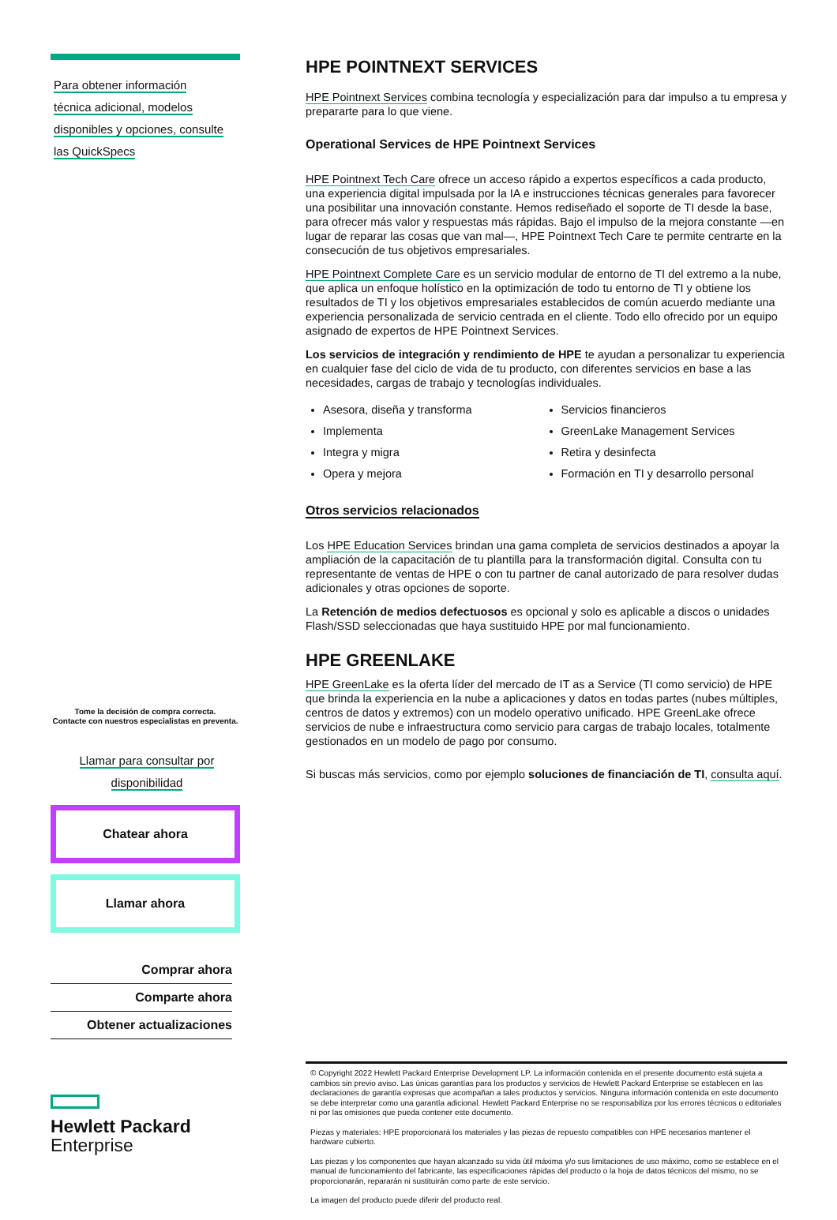Para obtener información
técnica adicional, modelos
disponibles y opciones, consulte
las QuickSpecs
Tome la decisión de compra correcta.
Contacte con nuestros especialistas en preventa.
Llamar para consultar por
disponibilidad
Chatear ahora
Llamar ahora
Comprar ahora
Comparte ahora
Obtener actualizaciones
Hewlett Packard
Enterprise
HPE POINTNEXT SERVICES
HPE Pointnext Services combina tecnología y especialización para dar impulso a tu empresa y prepararte para lo que viene.
Operational Services de HPE Pointnext Services
HPE Pointnext Tech Care ofrece un acceso rápido a expertos específicos a cada producto, una experiencia digital impulsada por la IA e instrucciones técnicas generales para favorecer una posibilitar una innovación constante. Hemos rediseñado el soporte de TI desde la base, para ofrecer más valor y respuestas más rápidas. Bajo el impulso de la mejora constante —en lugar de reparar las cosas que van mal—, HPE Pointnext Tech Care te permite centrarte en la consecución de tus objetivos empresariales.
HPE Pointnext Complete Care es un servicio modular de entorno de TI del extremo a la nube, que aplica un enfoque holístico en la optimización de todo tu entorno de TI y obtiene los resultados de TI y los objetivos empresariales establecidos de común acuerdo mediante una experiencia personalizada de servicio centrada en el cliente. Todo ello ofrecido por un equipo asignado de expertos de HPE Pointnext Services.
Los servicios de integración y rendimiento de HPE te ayudan a personalizar tu experiencia en cualquier fase del ciclo de vida de tu producto, con diferentes servicios en base a las necesidades, cargas de trabajo y tecnologías individuales.
Asesora, diseña y transforma
Implementa
Integra y migra
Opera y mejora
Servicios financieros
GreenLake Management Services
Retira y desinfecta
Formación en TI y desarrollo personal
Otros servicios relacionados
Los HPE Education Services brindan una gama completa de servicios destinados a apoyar la ampliación de la capacitación de tu plantilla para la transformación digital. Consulta con tu representante de ventas de HPE o con tu partner de canal autorizado de para resolver dudas adicionales y otras opciones de soporte.
La Retención de medios defectuosos es opcional y solo es aplicable a discos o unidades Flash/SSD seleccionadas que haya sustituido HPE por mal funcionamiento.
HPE GREENLAKE
HPE GreenLake es la oferta líder del mercado de IT as a Service (TI como servicio) de HPE que brinda la experiencia en la nube a aplicaciones y datos en todas partes (nubes múltiples, centros de datos y extremos) con un modelo operativo unificado. HPE GreenLake ofrece servicios de nube e infraestructura como servicio para cargas de trabajo locales, totalmente gestionados en un modelo de pago por consumo.
Si buscas más servicios, como por ejemplo soluciones de financiación de TI, consulta aquí.
© Copyright 2022 Hewlett Packard Enterprise Development LP. La información contenida en el presente documento está sujeta a cambios sin previo aviso. Las únicas garantías para los productos y servicios de Hewlett Packard Enterprise se establecen en las declaraciones de garantía expresas que acompañan a tales productos y servicios. Ninguna información contenida en este documento se debe interpretar como una garantía adicional. Hewlett Packard Enterprise no se responsabiliza por los errores técnicos o editoriales ni por las omisiones que pueda contener este documento.
Piezas y materiales: HPE proporcionará los materiales y las piezas de repuesto compatibles con HPE necesarios mantener el hardware cubierto.
Las piezas y los componentes que hayan alcanzado su vida útil máxima y/o sus limitaciones de uso máximo, como se establece en el manual de funcionamiento del fabricante, las especificaciones rápidas del producto o la hoja de datos técnicos del mismo, no se proporcionarán, repararán ni sustituirán como parte de este servicio.
La imagen del producto puede diferir del producto real.